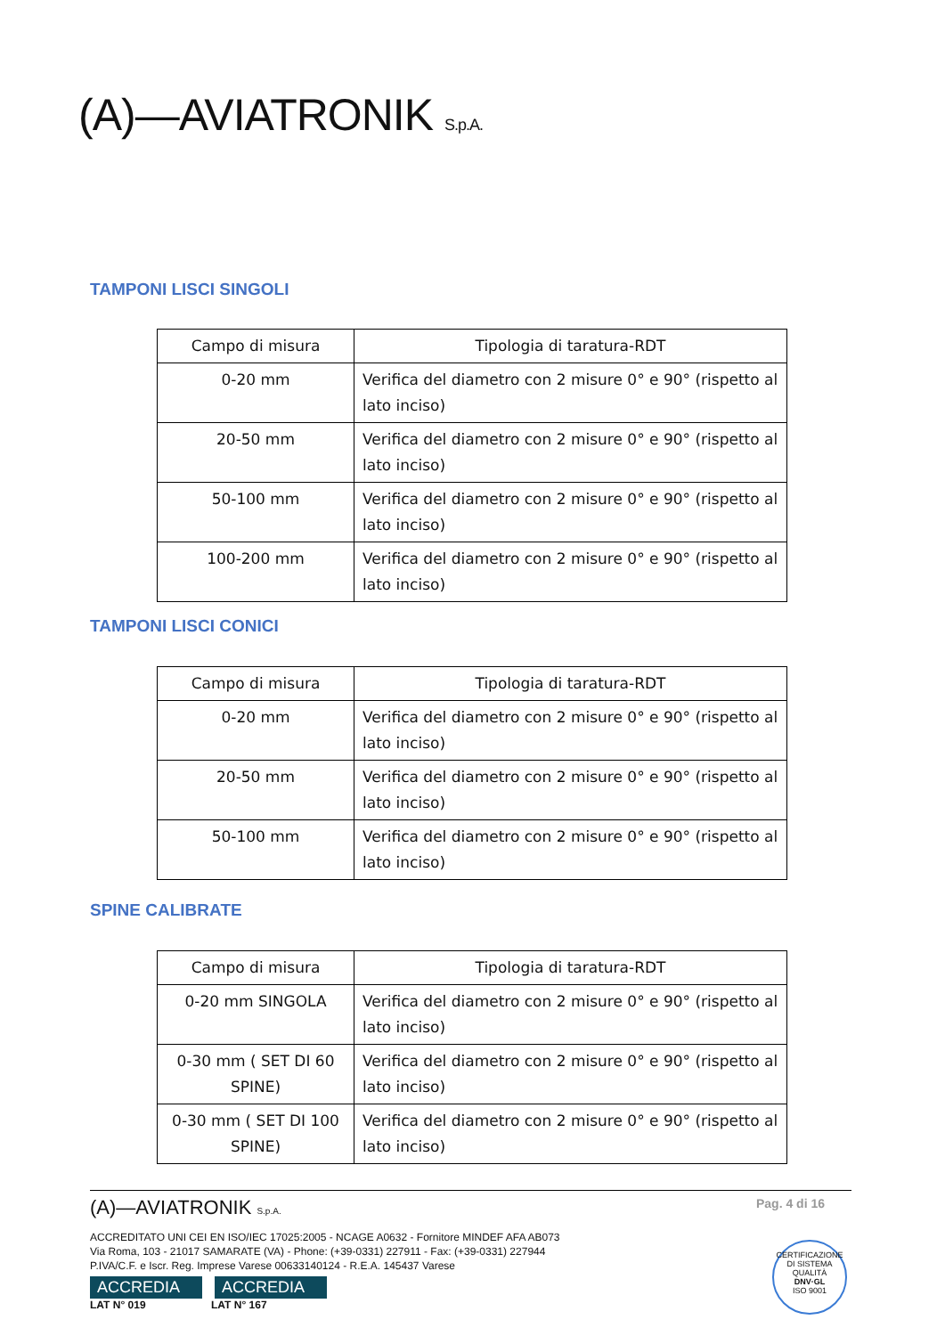(A)—AVIATRONIK S.p.A.
TAMPONI LISCI SINGOLI
| Campo di misura | Tipologia di taratura-RDT |
| --- | --- |
| 0-20 mm | Verifica del diametro con 2 misure 0° e 90° (rispetto al lato inciso) |
| 20-50 mm | Verifica del diametro con 2 misure 0° e 90° (rispetto al lato inciso) |
| 50-100 mm | Verifica del diametro con 2 misure 0° e 90° (rispetto al lato inciso) |
| 100-200 mm | Verifica del diametro con 2 misure 0° e 90° (rispetto al lato inciso) |
TAMPONI LISCI CONICI
| Campo di misura | Tipologia di taratura-RDT |
| --- | --- |
| 0-20 mm | Verifica del diametro con 2 misure 0° e 90° (rispetto al lato inciso) |
| 20-50 mm | Verifica del diametro con 2 misure 0° e 90° (rispetto al lato inciso) |
| 50-100 mm | Verifica del diametro con 2 misure 0° e 90° (rispetto al lato inciso) |
SPINE CALIBRATE
| Campo di misura | Tipologia di taratura-RDT |
| --- | --- |
| 0-20 mm SINGOLA | Verifica del diametro con 2 misure 0° e 90° (rispetto al lato inciso) |
| 0-30 mm ( SET DI 60 SPINE) | Verifica del diametro con 2 misure 0° e 90° (rispetto al lato inciso) |
| 0-30 mm ( SET DI 100 SPINE) | Verifica del diametro con 2 misure 0° e 90° (rispetto al lato inciso) |
(A)—AVIATRONIK S.p.A. Pag. 4 di 16
ACCREDITATO UNI CEI EN ISO/IEC 17025:2005 - NCAGE A0632 - Fornitore MINDEF AFA AB073
Via Roma, 103 - 21017 SAMARATE (VA) - Phone: (+39-0331) 227911 - Fax: (+39-0331) 227944
P.IVA/C.F. e Iscr. Reg. Imprese Varese 00633140124 - R.E.A. 145437 Varese
ACCREDIA ACCREDIA
LAT N° 019 LAT N° 167
CERTIFICAZIONE DI SISTEMA QUALITÀ
DNV·GL
ISO 9001